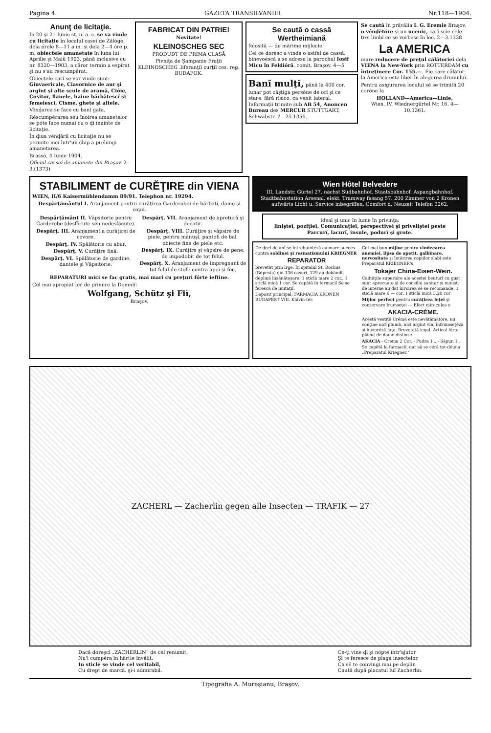Pagina 4. GAZETA TRANSILVANIEI Nr.118—1904.
Anunţ de licitaţie.
In 20 şi 21 Iunie st. n. a. c. se va vinde cu licitaţie în localul casei de Zălóge, dela órele 8—11 a m. şi dela 2—4 óre p. m. obiectele amanetate în luna lui Aprilie şi Maiŭ 1903, până inclusive cu nr. 8320—1903, a căror termin a espirat şi nu s'au rescumpĕrat.
Obiectele carĭ se vor vinde sunt: Giuvaericale, Ciasornice de aur şi argint şi alte scule de aramă, Ciói̇e, Cositor, flanele, haine bărbătescĭ şi femeiescĭ, Cisme, ghete şi altele.
Vênḑarea se face cu banĭ gata.
Rĕscumpĕrarea séu înoirea amanetelor se póte face numai cu o ḑi înainte de licitaţie.
În ḑiua vênḑăriĭ cu licitaţie nu se permite nicĭ într'un chip a prelungi amanetarea.
Brassó, 4 Iunie 1904.
Oficiul cassei de amanete din Braşov. 2—3.(1373)
FABRICAT DIN PATRIE!
Novitate!
KLEINOSCHEG SEC
PRODUDT DE PRIMA CLASĂ
Pivniţa de Şampanie Fraţii KLEINOSCHEG .liferanţiĭ curţiĭ ces. reg. BUDAFOK.
Se caută o cassă Wertheimiană
folosită — de mărime mijlocie.
Cei ce doresc a vinde o astfel de cassă, binevoéscă a se adresa la parochul Iosif Micu în Feldióră, comit. Braşov. 4—5
Banĭ mulţĭ, până la 400 cor. lunar pot câştiga persóne de orĭ şi ce stare, fără risico, ca venit lateral. Informaţii trimite sub AB 54, Anoncen Bureau des MERCUR STUTTGART, Schwabstr. 7—25.1356.
Se caută în prăvălia I. G. Eremie Braşov, o vênḑĕtóre şi un ucenic, carĭ scie cele trei limbĭ ce se vorbesc în loc. 2—3.1338
La AMERICA
mare reducere de preţul călătoriei dela VIENA la New-York prin ROTTERDAM cu întreţinere Cor. 155.—. Fie-care călător la America este liber în alegerea drumuluĭ.
Pentru asigurarea loculuĭ sĕ se trimită 20 coróne la
HOLLAND—America—Linie,
Wien, IV, Wiednergürtel Nr. 16. 4—10.1361.
STABILIMENT de CURĔŢIRE din VIENA
WIEN, II/6 Kaisermühlendamm 89/91. Telephon nr. 19294.
Despărţământul I. Aranjament pentru curăţirea Garderobei de bărbaţĭ, dame şi copii.
Despărţământ II. Văpsitorie pentru Garderobe (desfăcute séu nedesfăcute).
Despărţ. III. Aranjament a curăţirei de covóre.
Despărţ. IV. Spălătorie cu abur.
Despărţ. V. Curăţire fină.
Despărţ. VI. Spălătorie de gardine, dantele şi Văpsitorie.
Despărţ. VII. Aranjament de apretură şi decatir.
Despărţ. VIII. Curăţire şi văpsire de piele, pentru mănuşĭ, pantofi de bal, obiecte fine de piele etc.
Despărţ. IX. Curăţire şi văpsire de pene, de impodobit de tot felul.
Despărţ. X. Aranjament de impregnant de tot felul de stofe contra apei şi foc.
REPARATURI mici se fac gratis, mai mari cu preţuri fórte ieftine.
Cel mai apropiat loc de primire la Domniĭ:
Wolfgang, Schütz şi Fiĭ,
Braşov.
Wien Hôtel Belvedere
III, Landstr. Gürtel 27. nächst Südbahnhof, Staatsbahnhof, Aspangbahnhof, Stadtbahnstation Arsenal, elekt. Tramway fasang 57. 200 Zimmer von 2 Kronen aufwärts Licht u. Service inbegriffen. Comfort d. Neuzeit Telefon 3262.
Ideal şi unic în lume în privinţa:
linişteĭ, poziţieĭ. Comunicaţieĭ, perspectivei şi priveliştei peste Parcurĭ, lacurĭ, insule, podurĭ şi grote.
De ḑecĭ de anĭ se întrebuinţéză cu mare succes contra soldinei şi resmatismului KRIEGNER
REPARATOR
brevetăt prin lrge. În spitalul St. Rochus (Bdpesta) din 136 casurĭ, 129 au dobândit deplină însănătoşare. 1 sticlă mare 2 cor., 1 sticlă mică 1 cor. Se capĕtă în farmaciĭ Se se ferescă de imitaţiĭ.
Deposit principal: FARMACIA KRONEN BUDAPEST VIII. Kálvin-tér.
Cel mai bun mijloc pentru vindecarea anemiei, lipsa de apetit, galbinare, nervositate şi întărirea copiilor slabĭ este Preparatul KRIEGNER's
Tokajer China-Eisen-Wein.
Calităţile superióre ale acestei beuturĭ cu gust sunt aprecuate şi de consiliu sanitar şi minist. de interne au dat învoirea sĕ se recomande. 1 sticlă mare 6.— cor. 1 sticlă mică 3.20 cor
Mijloc perfect pentru curăţirea feţei şi conservare frumseţei — Efect miraculos e
AKACIA-CRÉME.
Acéstă vestită Crémă este nevătămătóre, nu conţine nicĭ plumb, nicĭ argint vin, înfrumseţéză şi învioréză faţa. Brevetată legal. Articol fórte plăcut de dame distinse.
AKACIA - Crema 2 Cor. - Pudra 1 „ - Săpun 1 .
Se capĕtă la farmaciĭ, dar să se céră tot-déuna „Preparatul Kriegner.“
ZACHERL — Zacherlin gegen alle Insecten — TRAFIK — 27
Dacă doreşcĭ „ZACHERLIN“ de cel renumit.
Nu'l cumpĕra în hârtie învĕlit.
In sticle se vinde cel veritabil,
Cu drept de marcă. şi-i admirabil.
Ce-ţi vine ḑi şi nópte într'ajutor
Şi te feresce de plaga insectelor,
Ca sĕ te convingi mai pe deplin
Caută după placatul luĭ Zacherlin.
Tipografia A. Mureşianu, Braşov.